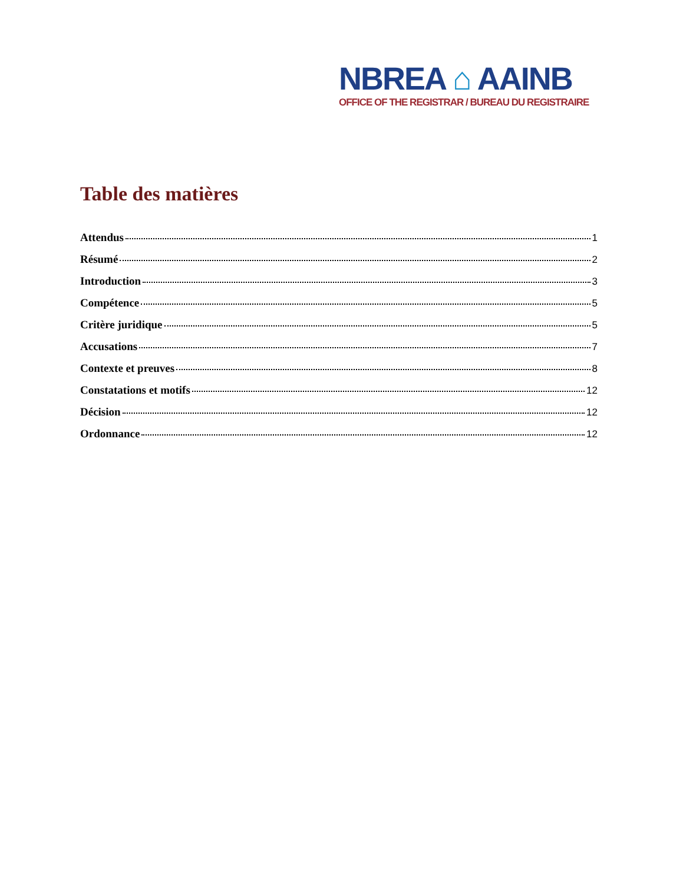NBREA ⌂ AAINB
OFFICE OF THE REGISTRAR / BUREAU DU REGISTRAIRE
Table des matières
Attendus 1
Résumé 2
Introduction 3
Compétence 5
Critère juridique 5
Accusations 7
Contexte et preuves 8
Constatations et motifs 12
Décision 12
Ordonnance 12